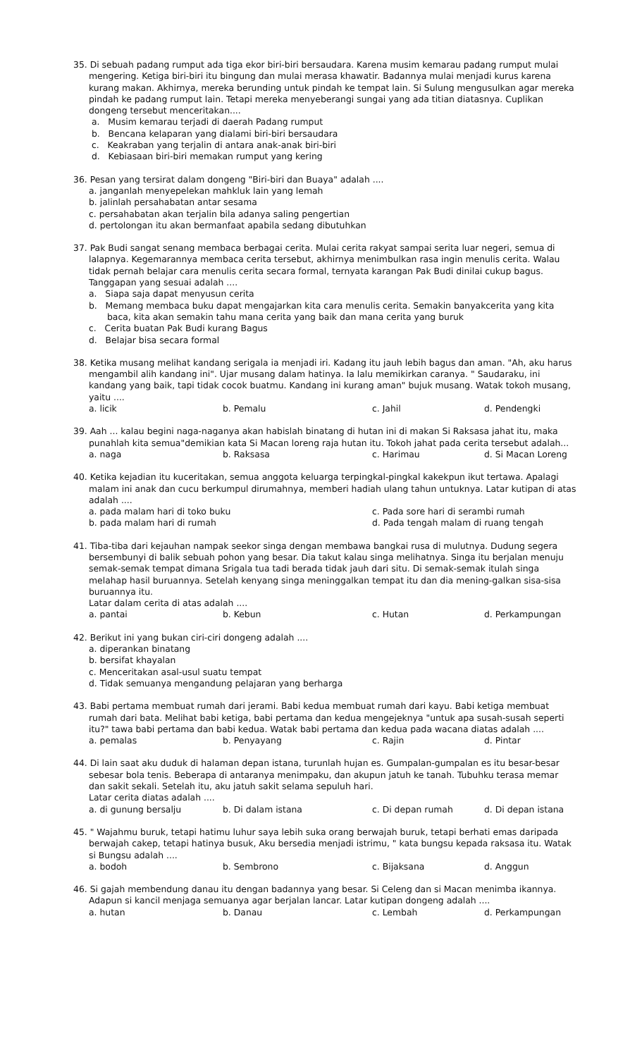35. Di sebuah padang rumput ada tiga ekor biri-biri bersaudara. Karena musim kemarau padang rumput mulai mengering. Ketiga biri-biri itu bingung dan mulai merasa khawatir. Badannya mulai menjadi kurus karena kurang makan. Akhirnya, mereka berunding untuk pindah ke tempat lain. Si Sulung mengusulkan agar mereka pindah ke padang rumput lain. Tetapi mereka menyeberangi sungai yang ada titian diatasnya. Cuplikan dongeng tersebut menceritakan....
a. Musim kemarau terjadi di daerah Padang rumput
b. Bencana kelaparan yang dialami biri-biri bersaudara
c. Keakraban yang terjalin di antara anak-anak biri-biri
d. Kebiasaan biri-biri memakan rumput yang kering
36. Pesan yang tersirat dalam dongeng "Biri-biri dan Buaya" adalah ....
a. janganlah menyepelekan mahkluk lain yang lemah
b. jalinlah persahabatan antar sesama
c. persahabatan akan terjalin bila adanya saling pengertian
d. pertolongan itu akan bermanfaat apabila sedang dibutuhkan
37. Pak Budi sangat senang membaca berbagai cerita. Mulai cerita rakyat sampai serita luar negeri, semua di lalapnya. Kegemarannya membaca cerita tersebut, akhirnya menimbulkan rasa ingin menulis cerita. Walau tidak pernah belajar cara menulis cerita secara formal, ternyata karangan Pak Budi dinilai cukup bagus. Tanggapan yang sesuai adalah ....
a. Siapa saja dapat menyusun cerita
b. Memang membaca buku dapat mengajarkan kita cara menulis cerita. Semakin banyakcerita yang kita baca, kita akan semakin tahu mana cerita yang baik dan mana cerita yang buruk
c. Cerita buatan Pak Budi kurang Bagus
d. Belajar bisa secara formal
38. Ketika musang melihat kandang serigala ia menjadi iri. Kadang itu jauh lebih bagus dan aman. "Ah, aku harus mengambil alih kandang ini". Ujar musang dalam hatinya. Ia lalu memikirkan caranya. " Saudaraku, ini kandang yang baik, tapi tidak cocok buatmu. Kandang ini kurang aman" bujuk musang. Watak tokoh musang, yaitu ....
a. licik b. Pemalu c. Jahil d. Pendengki
39. Aah ... kalau begini naga-naganya akan habislah binatang di hutan ini di makan Si Raksasa jahat itu, maka punahlah kita semua"demikian kata Si Macan loreng raja hutan itu. Tokoh jahat pada cerita tersebut adalah...
a. naga b. Raksasa c. Harimau d. Si Macan Loreng
40. Ketika kejadian itu kuceritakan, semua anggota keluarga terpingkal-pingkal kakekpun ikut tertawa. Apalagi malam ini anak dan cucu berkumpul dirumahnya, memberi hadiah ulang tahun untuknya. Latar kutipan di atas adalah ....
a. pada malam hari di toko buku c. Pada sore hari di serambi rumah
b. pada malam hari di rumah d. Pada tengah malam di ruang tengah
41. Tiba-tiba dari kejauhan nampak seekor singa dengan membawa bangkai rusa di mulutnya. Dudung segera bersembunyi di balik sebuah pohon yang besar. Dia takut kalau singa melihatnya. Singa itu berjalan menuju semak-semak tempat dimana Srigala tua tadi berada tidak jauh dari situ. Di semak-semak itulah singa melahap hasil buruannya. Setelah kenyang singa meninggalkan tempat itu dan dia mening-galkan sisa-sisa buruannya itu.
Latar dalam cerita di atas adalah ....
a. pantai b. Kebun c. Hutan d. Perkampungan
42. Berikut ini yang bukan ciri-ciri dongeng adalah ....
a. diperankan binatang
b. bersifat khayalan
c. Menceritakan asal-usul suatu tempat
d. Tidak semuanya mengandung pelajaran yang berharga
43. Babi pertama membuat rumah dari jerami. Babi kedua membuat rumah dari kayu. Babi ketiga membuat rumah dari bata. Melihat babi ketiga, babi pertama dan kedua mengejeknya "untuk apa susah-susah seperti itu?" tawa babi pertama dan babi kedua. Watak babi pertama dan kedua pada wacana diatas adalah ....
a. pemalas b. Penyayang c. Rajin d. Pintar
44. Di lain saat aku duduk di halaman depan istana, turunlah hujan es. Gumpalan-gumpalan es itu besar-besar sebesar bola tenis. Beberapa di antaranya menimpaku, dan akupun jatuh ke tanah. Tubuhku terasa memar dan sakit sekali. Setelah itu, aku jatuh sakit selama sepuluh hari.
Latar cerita diatas adalah ....
a. di gunung bersalju b. Di dalam istana c. Di depan rumah d. Di depan istana
45. " Wajahmu buruk, tetapi hatimu luhur saya lebih suka orang berwajah buruk, tetapi berhati emas daripada berwajah cakep, tetapi hatinya busuk, Aku bersedia menjadi istrimu, " kata bungsu kepada raksasa itu. Watak si Bungsu adalah ....
a. bodoh b. Sembrono c. Bijaksana d. Anggun
46. Si gajah membendung danau itu dengan badannya yang besar. Si Celeng dan si Macan menimba ikannya. Adapun si kancil menjaga semuanya agar berjalan lancar. Latar kutipan dongeng adalah ....
a. hutan b. Danau c. Lembah d. Perkampungan